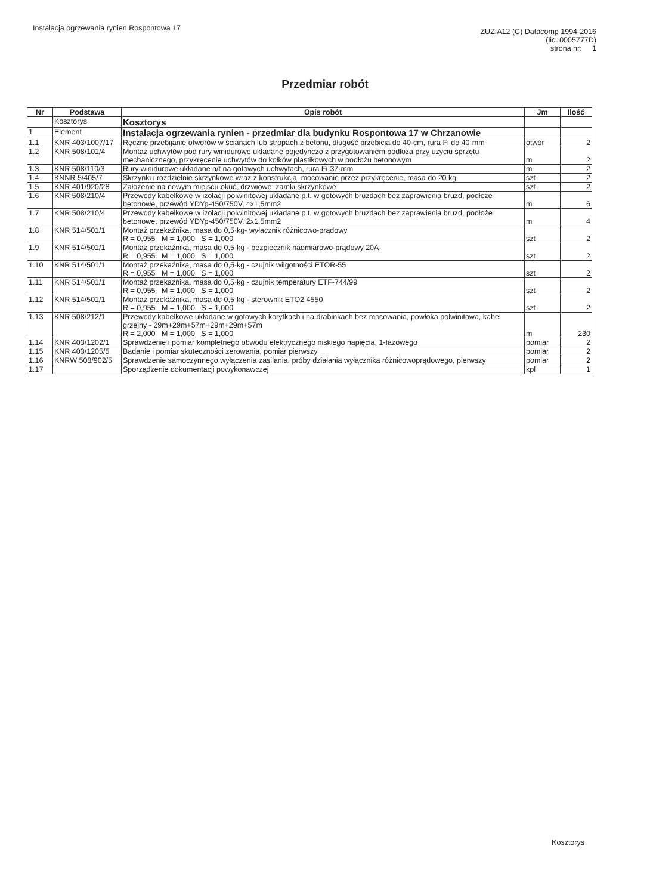Instalacja ogrzewania rynien Rospontowa 17
ZUZIA12 (C) Datacomp 1994-2016
(lic. 0005777D)
strona nr: 1
Przedmiar robót
| Nr | Podstawa | Opis robót | Jm | Ilość |
| --- | --- | --- | --- | --- |
| | Kosztorys | Kosztorys | | |
| 1 | Element | Instalacja ogrzewania rynien - przedmiar dla budynku Rospontowa 17 w Chrzanowie | | |
| 1.1 | KNR 403/1007/17 | Ręczne przebijanie otworów w ścianach lub stropach z betonu, długość przebicia do 40·cm, rura Fi do 40·mm | otwór | 2 |
| 1.2 | KNR 508/101/4 | Montaż uchwytów pod rury winidurowe układane pojedynczo z przygotowaniem podłoża przy użyciu sprzętu mechanicznego, przykręcenie uchwytów do kołków plastikowych w podłożu betonowym | m | 2 |
| 1.3 | KNR 508/110/3 | Rury winidurowe układane n/t na gotowych uchwytach, rura Fi·37·mm | m | 2 |
| 1.4 | KNNR 5/405/7 | Skrzynki i rozdzielnie skrzynkowe wraz z konstrukcją, mocowanie przez przykręcenie, masa do 20 kg | szt | 2 |
| 1.5 | KNR 401/920/28 | Założenie na nowym miejscu okuć, drzwiowe: zamki skrzynkowe | szt | 2 |
| 1.6 | KNR 508/210/4 | Przewody kabelkowe w izolacji polwinitowej układane p.t. w gotowych bruzdach bez zaprawienia bruzd, podłoże betonowe, przewód YDYp-450/750V, 4x1,5mm2 | m | 6 |
| 1.7 | KNR 508/210/4 | Przewody kabelkowe w izolacji polwinitowej układane p.t. w gotowych bruzdach bez zaprawienia bruzd, podłoże betonowe, przewód YDYp-450/750V, 2x1,5mm2 | m | 4 |
| 1.8 | KNR 514/501/1 | Montaż przekaźnika, masa do 0,5·kg- wyłacznik różnicowo-prądowy R = 0,955 M = 1,000 S = 1,000 | szt | 2 |
| 1.9 | KNR 514/501/1 | Montaż przekaźnika, masa do 0,5·kg - bezpiecznik nadmiarowo-prądowy 20A R = 0,955 M = 1,000 S = 1,000 | szt | 2 |
| 1.10 | KNR 514/501/1 | Montaż przekaźnika, masa do 0,5·kg - czujnik wilgotności ETOR-55 R = 0,955 M = 1,000 S = 1,000 | szt | 2 |
| 1.11 | KNR 514/501/1 | Montaż przekaźnika, masa do 0,5·kg - czujnik temperatury ETF-744/99 R = 0,955 M = 1,000 S = 1,000 | szt | 2 |
| 1.12 | KNR 514/501/1 | Montaż przekaźnika, masa do 0,5·kg - sterownik ETO2 4550 R = 0,955 M = 1,000 S = 1,000 | szt | 2 |
| 1.13 | KNR 508/212/1 | Przewody kabelkowe układane w gotowych korytkach i na drabinkach bez mocowania, powłoka polwinitowa, kabel grzejny - 29m+29m+57m+29m+29m+57m R = 2,000 M = 1,000 S = 1,000 | m | 230 |
| 1.14 | KNR 403/1202/1 | Sprawdzenie i pomiar kompletnego obwodu elektrycznego niskiego napięcia, 1-fazowego | pomiar | 2 |
| 1.15 | KNR 403/1205/5 | Badanie i pomiar skuteczności zerowania, pomiar pierwszy | pomiar | 2 |
| 1.16 | KNRW 508/902/5 | Sprawdzenie samoczynnego wyłączenia zasilania, próby działania wyłącznika różnicowoprądowego, pierwszy | pomiar | 2 |
| 1.17 | | Sporządzenie dokumentacji powykonawczej | kpl | 1 |
Kosztorys